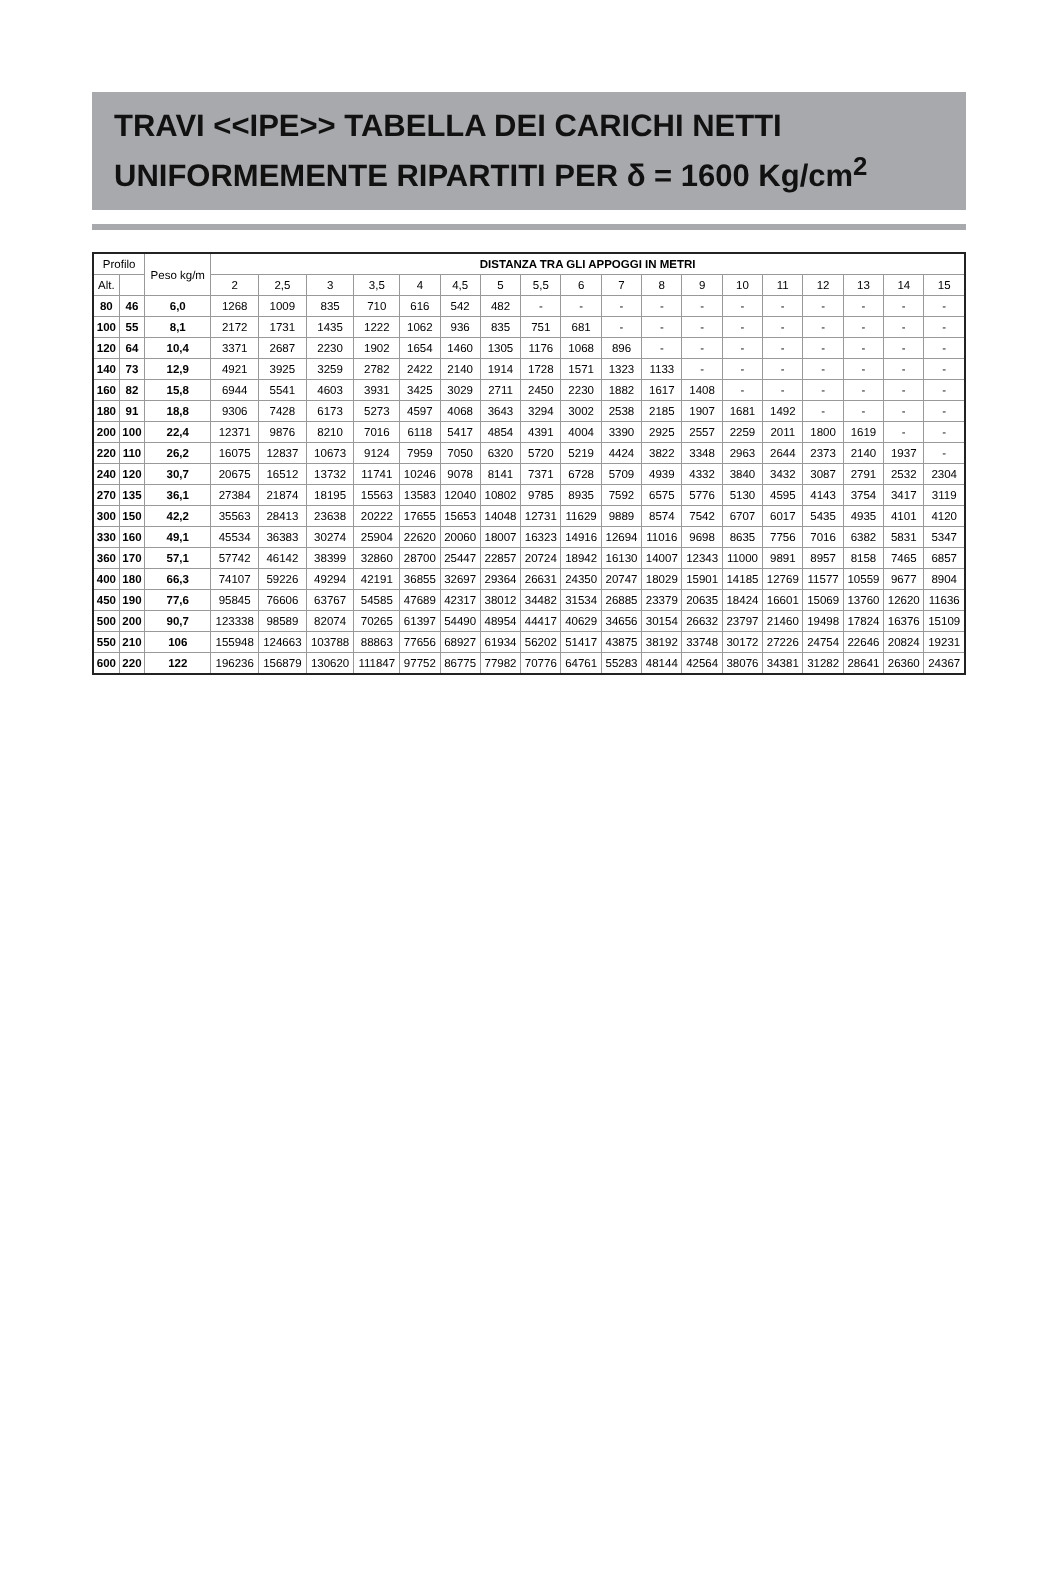TRAVI <<IPE>> TABELLA DEI CARICHI NETTI
UNIFORMEMENTE RIPARTITI PER δ = 1600 Kg/cm<sup>2</sup>
| Profilo | | Peso kg/m | DISTANZA TRA GLI APPOGGI IN METRI | | | | | | | | | | | | | | | | | |
| --- | --- | --- | --- | --- | --- | --- | --- | --- | --- | --- | --- | --- | --- | --- | --- | --- | --- | --- | --- | --- |
| Alt. | | | 2 | 2,5 | 3 | 3,5 | 4 | 4,5 | 5 | 5,5 | 6 | 7 | 8 | 9 | 10 | 11 | 12 | 13 | 14 | 15 |
| 80 | 46 | 6,0 | 1268 | 1009 | 835 | 710 | 616 | 542 | 482 | - | - | - | - | - | - | - | - | - | - | - |
| 100 | 55 | 8,1 | 2172 | 1731 | 1435 | 1222 | 1062 | 936 | 835 | 751 | 681 | - | - | - | - | - | - | - | - | - |
| 120 | 64 | 10,4 | 3371 | 2687 | 2230 | 1902 | 1654 | 1460 | 1305 | 1176 | 1068 | 896 | - | - | - | - | - | - | - | - |
| 140 | 73 | 12,9 | 4921 | 3925 | 3259 | 2782 | 2422 | 2140 | 1914 | 1728 | 1571 | 1323 | 1133 | - | - | - | - | - | - | - |
| 160 | 82 | 15,8 | 6944 | 5541 | 4603 | 3931 | 3425 | 3029 | 2711 | 2450 | 2230 | 1882 | 1617 | 1408 | - | - | - | - | - | - |
| 180 | 91 | 18,8 | 9306 | 7428 | 6173 | 5273 | 4597 | 4068 | 3643 | 3294 | 3002 | 2538 | 2185 | 1907 | 1681 | 1492 | - | - | - | - |
| 200 | 100 | 22,4 | 12371 | 9876 | 8210 | 7016 | 6118 | 5417 | 4854 | 4391 | 4004 | 3390 | 2925 | 2557 | 2259 | 2011 | 1800 | 1619 | - | - |
| 220 | 110 | 26,2 | 16075 | 12837 | 10673 | 9124 | 7959 | 7050 | 6320 | 5720 | 5219 | 4424 | 3822 | 3348 | 2963 | 2644 | 2373 | 2140 | 1937 | - |
| 240 | 120 | 30,7 | 20675 | 16512 | 13732 | 11741 | 10246 | 9078 | 8141 | 7371 | 6728 | 5709 | 4939 | 4332 | 3840 | 3432 | 3087 | 2791 | 2532 | 2304 |
| 270 | 135 | 36,1 | 27384 | 21874 | 18195 | 15563 | 13583 | 12040 | 10802 | 9785 | 8935 | 7592 | 6575 | 5776 | 5130 | 4595 | 4143 | 3754 | 3417 | 3119 |
| 300 | 150 | 42,2 | 35563 | 28413 | 23638 | 20222 | 17655 | 15653 | 14048 | 12731 | 11629 | 9889 | 8574 | 7542 | 6707 | 6017 | 5435 | 4935 | 4101 | 4120 |
| 330 | 160 | 49,1 | 45534 | 36383 | 30274 | 25904 | 22620 | 20060 | 18007 | 16323 | 14916 | 12694 | 11016 | 9698 | 8635 | 7756 | 7016 | 6382 | 5831 | 5347 |
| 360 | 170 | 57,1 | 57742 | 46142 | 38399 | 32860 | 28700 | 25447 | 22857 | 20724 | 18942 | 16130 | 14007 | 12343 | 11000 | 9891 | 8957 | 8158 | 7465 | 6857 |
| 400 | 180 | 66,3 | 74107 | 59226 | 49294 | 42191 | 36855 | 32697 | 29364 | 26631 | 24350 | 20747 | 18029 | 15901 | 14185 | 12769 | 11577 | 10559 | 9677 | 8904 |
| 450 | 190 | 77,6 | 95845 | 76606 | 63767 | 54585 | 47689 | 42317 | 38012 | 34482 | 31534 | 26885 | 23379 | 20635 | 18424 | 16601 | 15069 | 13760 | 12620 | 11636 |
| 500 | 200 | 90,7 | 123338 | 98589 | 82074 | 70265 | 61397 | 54490 | 48954 | 44417 | 40629 | 34656 | 30154 | 26632 | 23797 | 21460 | 19498 | 17824 | 16376 | 15109 |
| 550 | 210 | 106 | 155948 | 124663 | 103788 | 88863 | 77656 | 68927 | 61934 | 56202 | 51417 | 43875 | 38192 | 33748 | 30172 | 27226 | 24754 | 22646 | 20824 | 19231 |
| 600 | 220 | 122 | 196236 | 156879 | 130620 | 111847 | 97752 | 86775 | 77982 | 70776 | 64761 | 55283 | 48144 | 42564 | 38076 | 34381 | 31282 | 28641 | 26360 | 24367 |